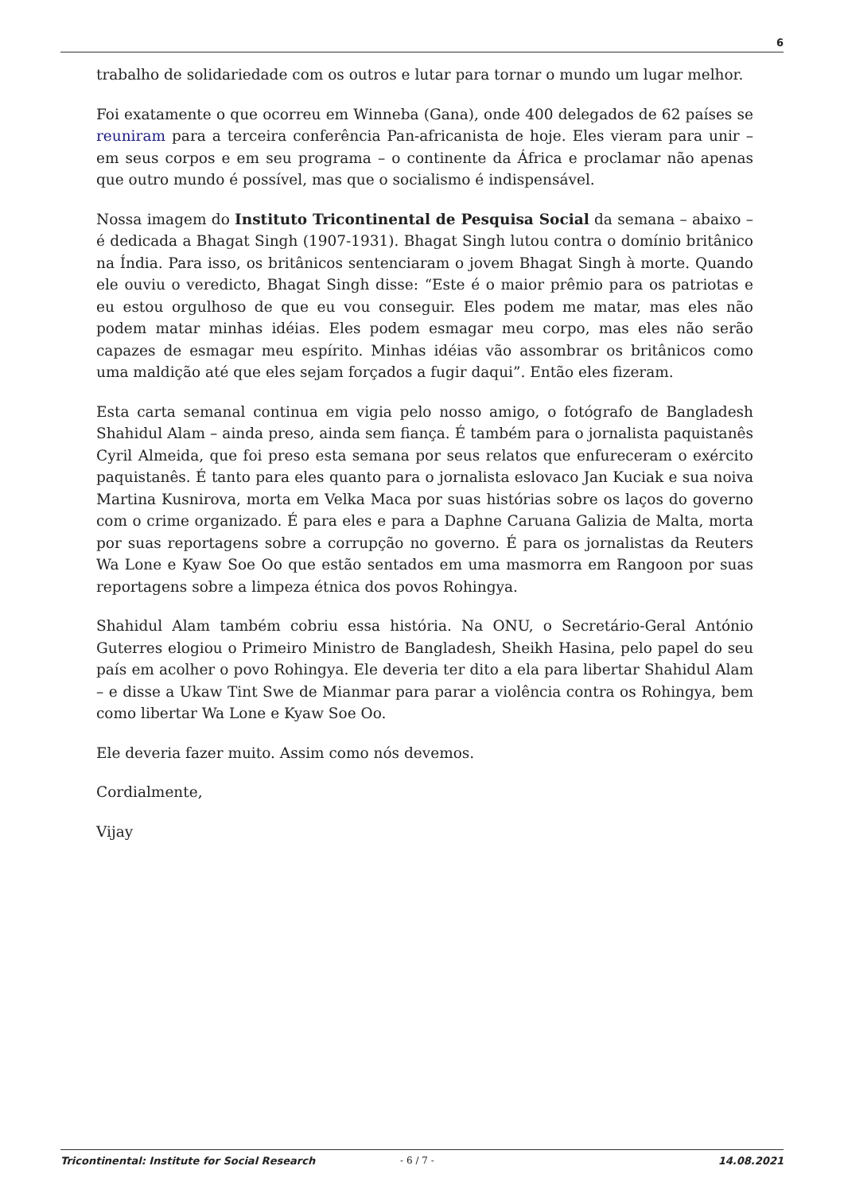6
trabalho de solidariedade com os outros e lutar para tornar o mundo um lugar melhor.
Foi exatamente o que ocorreu em Winneba (Gana), onde 400 delegados de 62 países se reuniram para a terceira conferência Pan-africanista de hoje. Eles vieram para unir – em seus corpos e em seu programa – o continente da África e proclamar não apenas que outro mundo é possível, mas que o socialismo é indispensável.
Nossa imagem do Instituto Tricontinental de Pesquisa Social da semana – abaixo – é dedicada a Bhagat Singh (1907-1931). Bhagat Singh lutou contra o domínio britânico na Índia. Para isso, os britânicos sentenciaram o jovem Bhagat Singh à morte. Quando ele ouviu o veredicto, Bhagat Singh disse: “Este é o maior prêmio para os patriotas e eu estou orgulhoso de que eu vou conseguir. Eles podem me matar, mas eles não podem matar minhas idéias. Eles podem esmagar meu corpo, mas eles não serão capazes de esmagar meu espírito. Minhas idéias vão assombrar os britânicos como uma maldição até que eles sejam forçados a fugir daqui”. Então eles fizeram.
Esta carta semanal continua em vigia pelo nosso amigo, o fotógrafo de Bangladesh Shahidul Alam – ainda preso, ainda sem fiança. É também para o jornalista paquistanês Cyril Almeida, que foi preso esta semana por seus relatos que enfureceram o exército paquistanês. É tanto para eles quanto para o jornalista eslovaco Jan Kuciak e sua noiva Martina Kusnirova, morta em Velka Maca por suas histórias sobre os laços do governo com o crime organizado. É para eles e para a Daphne Caruana Galizia de Malta, morta por suas reportagens sobre a corrupção no governo. É para os jornalistas da Reuters Wa Lone e Kyaw Soe Oo que estão sentados em uma masmorra em Rangoon por suas reportagens sobre a limpeza étnica dos povos Rohingya.
Shahidul Alam também cobriu essa história. Na ONU, o Secretário-Geral António Guterres elogiou o Primeiro Ministro de Bangladesh, Sheikh Hasina, pelo papel do seu país em acolher o povo Rohingya. Ele deveria ter dito a ela para libertar Shahidul Alam – e disse a Ukaw Tint Swe de Mianmar para parar a violência contra os Rohingya, bem como libertar Wa Lone e Kyaw Soe Oo.
Ele deveria fazer muito. Assim como nós devemos.
Cordialmente,
Vijay
Tricontinental: Institute for Social Research - 6 / 7 - 14.08.2021